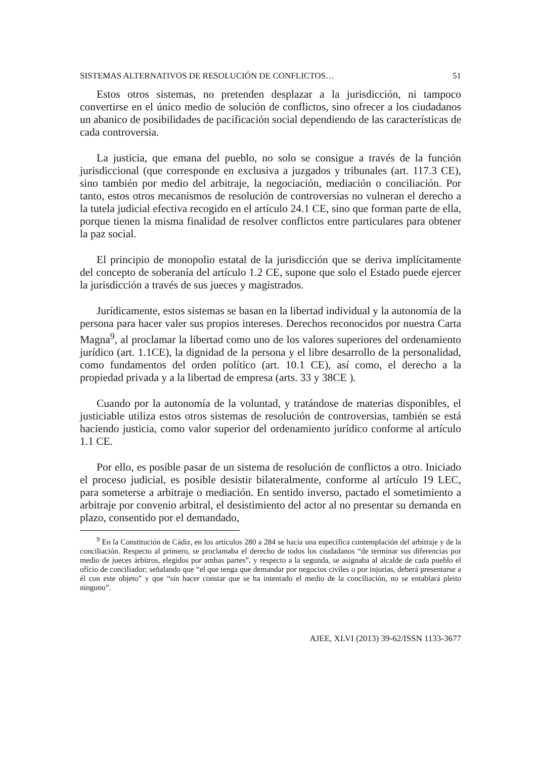SISTEMAS ALTERNATIVOS DE RESOLUCIÓN DE CONFLICTOS… 51
Estos otros sistemas, no pretenden desplazar a la jurisdicción, ni tampoco convertirse en el único medio de solución de conflictos, sino ofrecer a los ciudadanos un abanico de posibilidades de pacificación social dependiendo de las características de cada controversia.
La justicia, que emana del pueblo, no solo se consigue a través de la función jurisdiccional (que corresponde en exclusiva a juzgados y tribunales (art. 117.3 CE), sino también por medio del arbitraje, la negociación, mediación o conciliación. Por tanto, estos otros mecanismos de resolución de controversias no vulneran el derecho a la tutela judicial efectiva recogido en el artículo 24.1 CE, sino que forman parte de ella, porque tienen la misma finalidad de resolver conflictos entre particulares para obtener la paz social.
El principio de monopolio estatal de la jurisdicción que se deriva implícitamente del concepto de soberanía del artículo 1.2 CE, supone que solo el Estado puede ejercer la jurisdicción a través de sus jueces y magistrados.
Jurídicamente, estos sistemas se basan en la libertad individual y la autonomía de la persona para hacer valer sus propios intereses. Derechos reconocidos por nuestra Carta Magna<sup>9</sup>, al proclamar la libertad como uno de los valores superiores del ordenamiento jurídico (art. 1.1CE), la dignidad de la persona y el libre desarrollo de la personalidad, como fundamentos del orden político (art. 10.1 CE), así como, el derecho a la propiedad privada y a la libertad de empresa (arts. 33 y 38CE ).
Cuando por la autonomía de la voluntad, y tratándose de materias disponibles, el justiciable utiliza estos otros sistemas de resolución de controversias, también se está haciendo justicia, como valor superior del ordenamiento jurídico conforme al artículo 1.1 CE.
Por ello, es posible pasar de un sistema de resolución de conflictos a otro. Iniciado el proceso judicial, es posible desistir bilateralmente, conforme al artículo 19 LEC, para someterse a arbitraje o mediación. En sentido inverso, pactado el sometimiento a arbitraje por convenio arbitral, el desistimiento del actor al no presentar su demanda en plazo, consentido por el demandado,
<sup>9</sup> En la Constitución de Cádiz, en los artículos 280 a 284 se hacía una específica contemplación del arbitraje y de la conciliación. Respecto al primero, se proclamaba el derecho de todos los ciudadanos “de terminar sus diferencias por medio de jueces árbitros, elegidos por ambas partes”, y respecto a la segunda, se asignaba al alcalde de cada pueblo el oficio de conciliador; señalando que “el que tenga que demandar por negocios civiles o por injurias, deberá presentarse a él con este objeto” y que “sin hacer constar que se ha intentado el medio de la conciliación, no se entablará pleito ninguno”.
AJEE, XLVI (2013) 39-62/ISSN 1133-3677